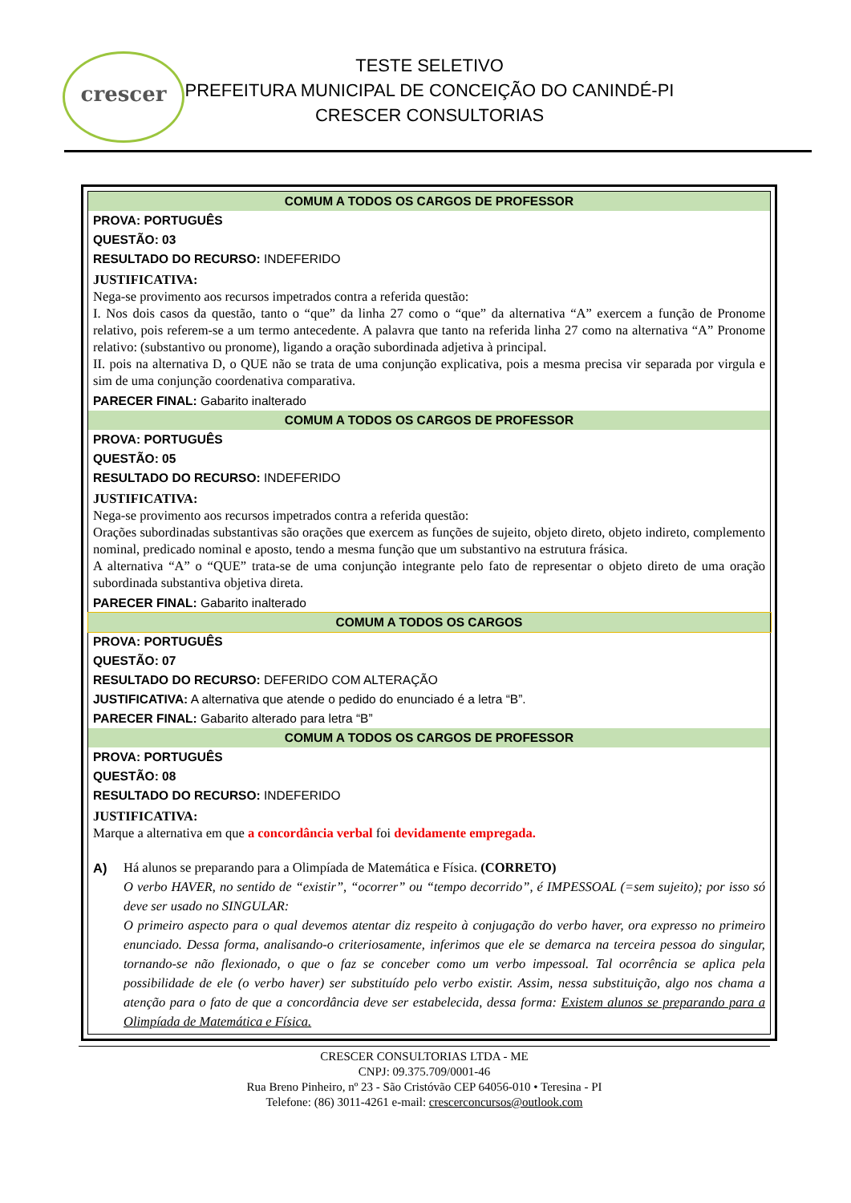crescer
TESTE SELETIVO
PREFEITURA MUNICIPAL DE CONCEIÇÃO DO CANINDÉ-PI
CRESCER CONSULTORIAS
| COMUM A TODOS OS CARGOS DE PROFESSOR |
| PROVA: PORTUGUÊS |
| QUESTÃO: 03 |
| RESULTADO DO RECURSO: INDEFERIDO |
| JUSTIFICATIVA: Nega-se provimento aos recursos impetrados contra a referida questão: I. Nos dois casos da questão, tanto o “que” da linha 27 como o “que” da alternativa “A” exercem a função de Pronome relativo, pois referem-se a um termo antecedente. A palavra que tanto na referida linha 27 como na alternativa “A” Pronome relativo: (substantivo ou pronome), ligando a oração subordinada adjetiva à principal. II. pois na alternativa D, o QUE não se trata de uma conjunção explicativa, pois a mesma precisa vir separada por virgula e sim de uma conjunção coordenativa comparativa. |
| PARECER FINAL: Gabarito inalterado |
| COMUM A TODOS OS CARGOS DE PROFESSOR |
| PROVA: PORTUGUÊS |
| QUESTÃO: 05 |
| RESULTADO DO RECURSO: INDEFERIDO |
| JUSTIFICATIVA: Nega-se provimento aos recursos impetrados contra a referida questão: Orações subordinadas substantivas são orações que exercem as funções de sujeito, objeto direto, objeto indireto, complemento nominal, predicado nominal e aposto, tendo a mesma função que um substantivo na estrutura frásica. A alternativa “A” o “QUE” trata-se de uma conjunção integrante pelo fato de representar o objeto direto de uma oração subordinada substantiva objetiva direta. |
| PARECER FINAL: Gabarito inalterado |
| COMUM A TODOS OS CARGOS |
| PROVA: PORTUGUÊS |
| QUESTÃO: 07 |
| RESULTADO DO RECURSO: DEFERIDO COM ALTERAÇÃO |
| JUSTIFICATIVA: A alternativa que atende o pedido do enunciado é a letra “B”. |
| PARECER FINAL: Gabarito alterado para letra “B” |
| COMUM A TODOS OS CARGOS DE PROFESSOR |
| PROVA: PORTUGUÊS |
| QUESTÃO: 08 |
| RESULTADO DO RECURSO: INDEFERIDO |
| JUSTIFICATIVA: Marque a alternativa em que a concordância verbal foi devidamente empregada. A) Há alunos se preparando para a Olimpíada de Matemática e Física. (CORRETO) O verbo HAVER, no sentido de “existir”, “ocorrer” ou “tempo decorrido”, é IMPESSOAL (=sem sujeito); por isso só deve ser usado no SINGULAR: O primeiro aspecto para o qual devemos atentar diz respeito à conjugação do verbo haver, ora expresso no primeiro enunciado. Dessa forma, analisando-o criteriosamente, inferimos que ele se demarca na terceira pessoa do singular, tornando-se não flexionado, o que o faz se conceber como um verbo impessoal. Tal ocorrência se aplica pela possibilidade de ele (o verbo haver) ser substituído pelo verbo existir. Assim, nessa substituição, algo nos chama a atenção para o fato de que a concordância deve ser estabelecida, dessa forma: Existem alunos se preparando para a Olimpíada de Matemática e Física. |
CRESCER CONSULTORIAS LTDA - ME
CNPJ: 09.375.709/0001-46
Rua Breno Pinheiro, nº 23 - São Cristóvão CEP 64056-010 • Teresina - PI
Telefone: (86) 3011-4261 e-mail: crescerconcursos@outlook.com